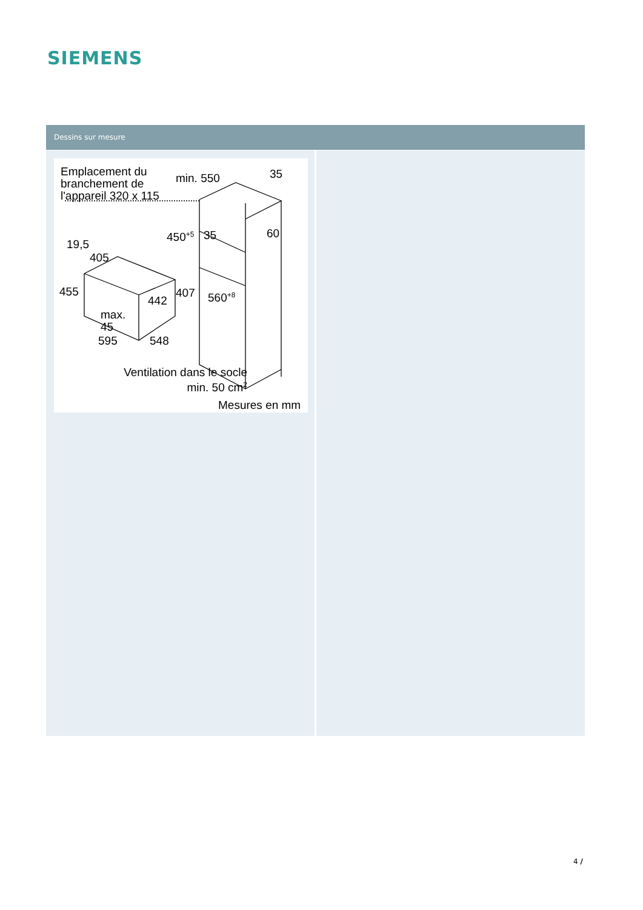SIEMENS
Dessins sur mesure
Emplacement du
branchement de
l'appareil 320 x 115
min. 550 35
450<sup>+5</sup> 35 60
19,5
405
455 407
442 560<sup>+8</sup>
max.
45
595 548
Ventilation dans le socle
min. 50 cm<sup>2</sup>
Mesures en mm
4 /